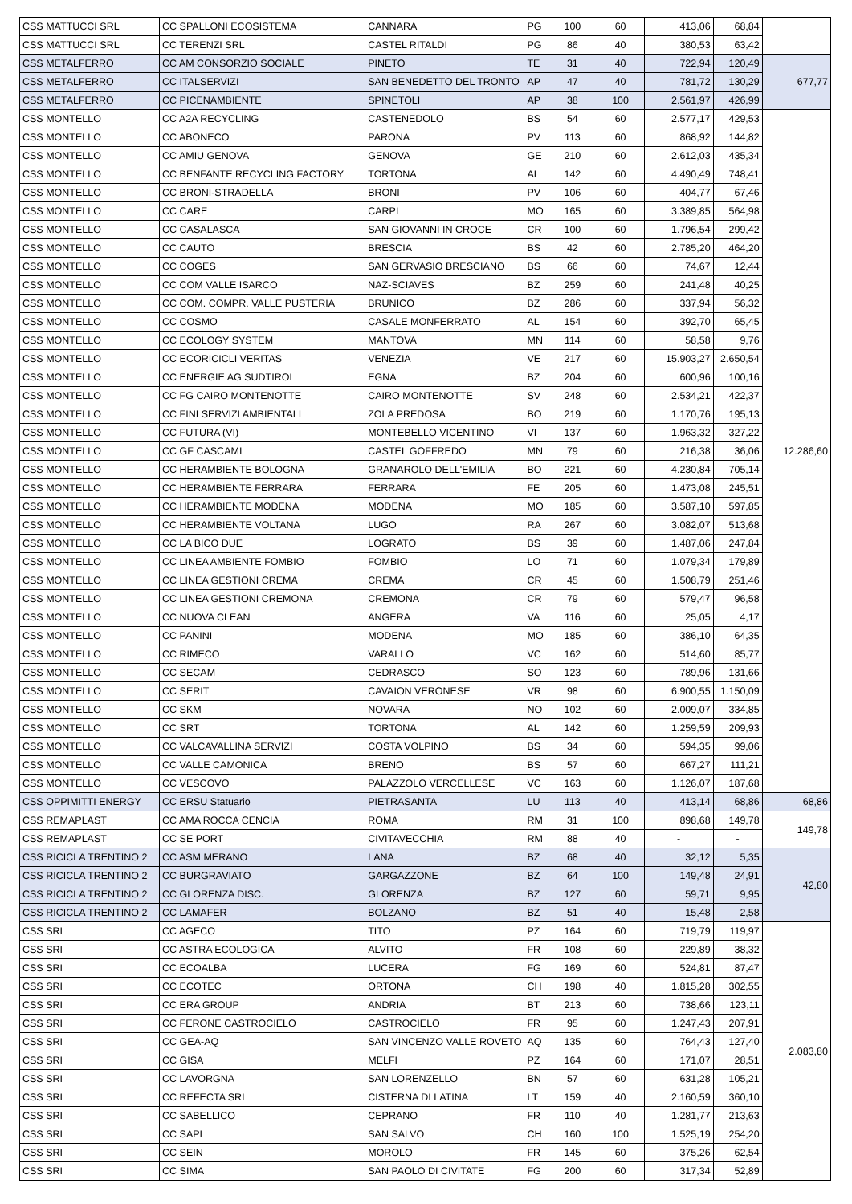| CSS MATTUCCI SRL | CC SPALLONI ECOSISTEMA | CANNARA | PG | 100 | 60 | 413,06 | 68,84 | |
| CSS MATTUCCI SRL | CC TERENZI SRL | CASTEL RITALDI | PG | 86 | 40 | 380,53 | 63,42 | |
| CSS METALFERRO | CC AM CONSORZIO SOCIALE | PINETO | TE | 31 | 40 | 722,94 | 120,49 | 677,77 |
| CSS METALFERRO | CC ITALSERVIZI | SAN BENEDETTO DEL TRONTO | AP | 47 | 40 | 781,72 | 130,29 | |
| CSS METALFERRO | CC PICENAMBIENTE | SPINETOLI | AP | 38 | 100 | 2.561,97 | 426,99 | |
| CSS MONTELLO | CC A2A RECYCLING | CASTENEDOLO | BS | 54 | 60 | 2.577,17 | 429,53 | 12.286,60 |
| CSS MONTELLO | CC ABONECO | PARONA | PV | 113 | 60 | 868,92 | 144,82 | |
| CSS MONTELLO | CC AMIU GENOVA | GENOVA | GE | 210 | 60 | 2.612,03 | 435,34 | |
| CSS MONTELLO | CC BENFANTE RECYCLING FACTORY | TORTONA | AL | 142 | 60 | 4.490,49 | 748,41 | |
| CSS MONTELLO | CC BRONI-STRADELLA | BRONI | PV | 106 | 60 | 404,77 | 67,46 | |
| CSS MONTELLO | CC CARE | CARPI | MO | 165 | 60 | 3.389,85 | 564,98 | |
| CSS MONTELLO | CC CASALASCA | SAN GIOVANNI IN CROCE | CR | 100 | 60 | 1.796,54 | 299,42 | |
| CSS MONTELLO | CC CAUTO | BRESCIA | BS | 42 | 60 | 2.785,20 | 464,20 | |
| CSS MONTELLO | CC COGES | SAN GERVASIO BRESCIANO | BS | 66 | 60 | 74,67 | 12,44 | |
| CSS MONTELLO | CC COM VALLE ISARCO | NAZ-SCIAVES | BZ | 259 | 60 | 241,48 | 40,25 | |
| CSS MONTELLO | CC COM. COMPR. VALLE PUSTERIA | BRUNICO | BZ | 286 | 60 | 337,94 | 56,32 | |
| CSS MONTELLO | CC COSMO | CASALE MONFERRATO | AL | 154 | 60 | 392,70 | 65,45 | |
| CSS MONTELLO | CC ECOLOGY SYSTEM | MANTOVA | MN | 114 | 60 | 58,58 | 9,76 | |
| CSS MONTELLO | CC ECORICICLI VERITAS | VENEZIA | VE | 217 | 60 | 15.903,27 | 2.650,54 | |
| CSS MONTELLO | CC ENERGIE AG SUDTIROL | EGNA | BZ | 204 | 60 | 600,96 | 100,16 | |
| CSS MONTELLO | CC FG CAIRO MONTENOTTE | CAIRO MONTENOTTE | SV | 248 | 60 | 2.534,21 | 422,37 | |
| CSS MONTELLO | CC FINI SERVIZI AMBIENTALI | ZOLA PREDOSA | BO | 219 | 60 | 1.170,76 | 195,13 | |
| CSS MONTELLO | CC FUTURA (VI) | MONTEBELLO VICENTINO | VI | 137 | 60 | 1.963,32 | 327,22 | |
| CSS MONTELLO | CC GF CASCAMI | CASTEL GOFFREDO | MN | 79 | 60 | 216,38 | 36,06 | |
| CSS MONTELLO | CC HERAMBIENTE BOLOGNA | GRANAROLO DELL'EMILIA | BO | 221 | 60 | 4.230,84 | 705,14 | |
| CSS MONTELLO | CC HERAMBIENTE FERRARA | FERRARA | FE | 205 | 60 | 1.473,08 | 245,51 | |
| CSS MONTELLO | CC HERAMBIENTE MODENA | MODENA | MO | 185 | 60 | 3.587,10 | 597,85 | |
| CSS MONTELLO | CC HERAMBIENTE VOLTANA | LUGO | RA | 267 | 60 | 3.082,07 | 513,68 | |
| CSS MONTELLO | CC LA BICO DUE | LOGRATO | BS | 39 | 60 | 1.487,06 | 247,84 | |
| CSS MONTELLO | CC LINEA AMBIENTE FOMBIO | FOMBIO | LO | 71 | 60 | 1.079,34 | 179,89 | |
| CSS MONTELLO | CC LINEA GESTIONI CREMA | CREMA | CR | 45 | 60 | 1.508,79 | 251,46 | |
| CSS MONTELLO | CC LINEA GESTIONI CREMONA | CREMONA | CR | 79 | 60 | 579,47 | 96,58 | |
| CSS MONTELLO | CC NUOVA CLEAN | ANGERA | VA | 116 | 60 | 25,05 | 4,17 | |
| CSS MONTELLO | CC PANINI | MODENA | MO | 185 | 60 | 386,10 | 64,35 | |
| CSS MONTELLO | CC RIMECO | VARALLO | VC | 162 | 60 | 514,60 | 85,77 | |
| CSS MONTELLO | CC SECAM | CEDRASCO | SO | 123 | 60 | 789,96 | 131,66 | |
| CSS MONTELLO | CC SERIT | CAVAION VERONESE | VR | 98 | 60 | 6.900,55 | 1.150,09 | |
| CSS MONTELLO | CC SKM | NOVARA | NO | 102 | 60 | 2.009,07 | 334,85 | |
| CSS MONTELLO | CC SRT | TORTONA | AL | 142 | 60 | 1.259,59 | 209,93 | |
| CSS MONTELLO | CC VALCAVALLINA SERVIZI | COSTA VOLPINO | BS | 34 | 60 | 594,35 | 99,06 | |
| CSS MONTELLO | CC VALLE CAMONICA | BRENO | BS | 57 | 60 | 667,27 | 111,21 | |
| CSS MONTELLO | CC VESCOVO | PALAZZOLO VERCELLESE | VC | 163 | 60 | 1.126,07 | 187,68 | |
| CSS OPPIMITTI ENERGY | CC ERSU Statuario | PIETRASANTA | LU | 113 | 40 | 413,14 | 68,86 | 68,86 |
| CSS REMAPLAST | CC AMA ROCCA CENCIA | ROMA | RM | 31 | 100 | 898,68 | 149,78 | 149,78 |
| CSS REMAPLAST | CC SE PORT | CIVITAVECCHIA | RM | 88 | 40 | - | - | |
| CSS RICICLA TRENTINO 2 | CC ASM MERANO | LANA | BZ | 68 | 40 | 32,12 | 5,35 | 42,80 |
| CSS RICICLA TRENTINO 2 | CC BURGRAVIATO | GARGAZZONE | BZ | 64 | 100 | 149,48 | 24,91 | |
| CSS RICICLA TRENTINO 2 | CC GLORENZA DISC. | GLORENZA | BZ | 127 | 60 | 59,71 | 9,95 | |
| CSS RICICLA TRENTINO 2 | CC LAMAFER | BOLZANO | BZ | 51 | 40 | 15,48 | 2,58 | |
| CSS SRI | CC AGECO | TITO | PZ | 164 | 60 | 719,79 | 119,97 | 2.083,80 |
| CSS SRI | CC ASTRA ECOLOGICA | ALVITO | FR | 108 | 60 | 229,89 | 38,32 | |
| CSS SRI | CC ECOALBA | LUCERA | FG | 169 | 60 | 524,81 | 87,47 | |
| CSS SRI | CC ECOTEC | ORTONA | CH | 198 | 40 | 1.815,28 | 302,55 | |
| CSS SRI | CC ERA GROUP | ANDRIA | BT | 213 | 60 | 738,66 | 123,11 | |
| CSS SRI | CC FERONE CASTROCIELO | CASTROCIELO | FR | 95 | 60 | 1.247,43 | 207,91 | |
| CSS SRI | CC GEA-AQ | SAN VINCENZO VALLE ROVETO | AQ | 135 | 60 | 764,43 | 127,40 | |
| CSS SRI | CC GISA | MELFI | PZ | 164 | 60 | 171,07 | 28,51 | |
| CSS SRI | CC LAVORGNA | SAN LORENZELLO | BN | 57 | 60 | 631,28 | 105,21 | |
| CSS SRI | CC REFECTA SRL | CISTERNA DI LATINA | LT | 159 | 40 | 2.160,59 | 360,10 | |
| CSS SRI | CC SABELLICO | CEPRANO | FR | 110 | 40 | 1.281,77 | 213,63 | |
| CSS SRI | CC SAPI | SAN SALVO | CH | 160 | 100 | 1.525,19 | 254,20 | |
| CSS SRI | CC SEIN | MOROLO | FR | 145 | 60 | 375,26 | 62,54 | |
| CSS SRI | CC SIMA | SAN PAOLO DI CIVITATE | FG | 200 | 60 | 317,34 | 52,89 | |